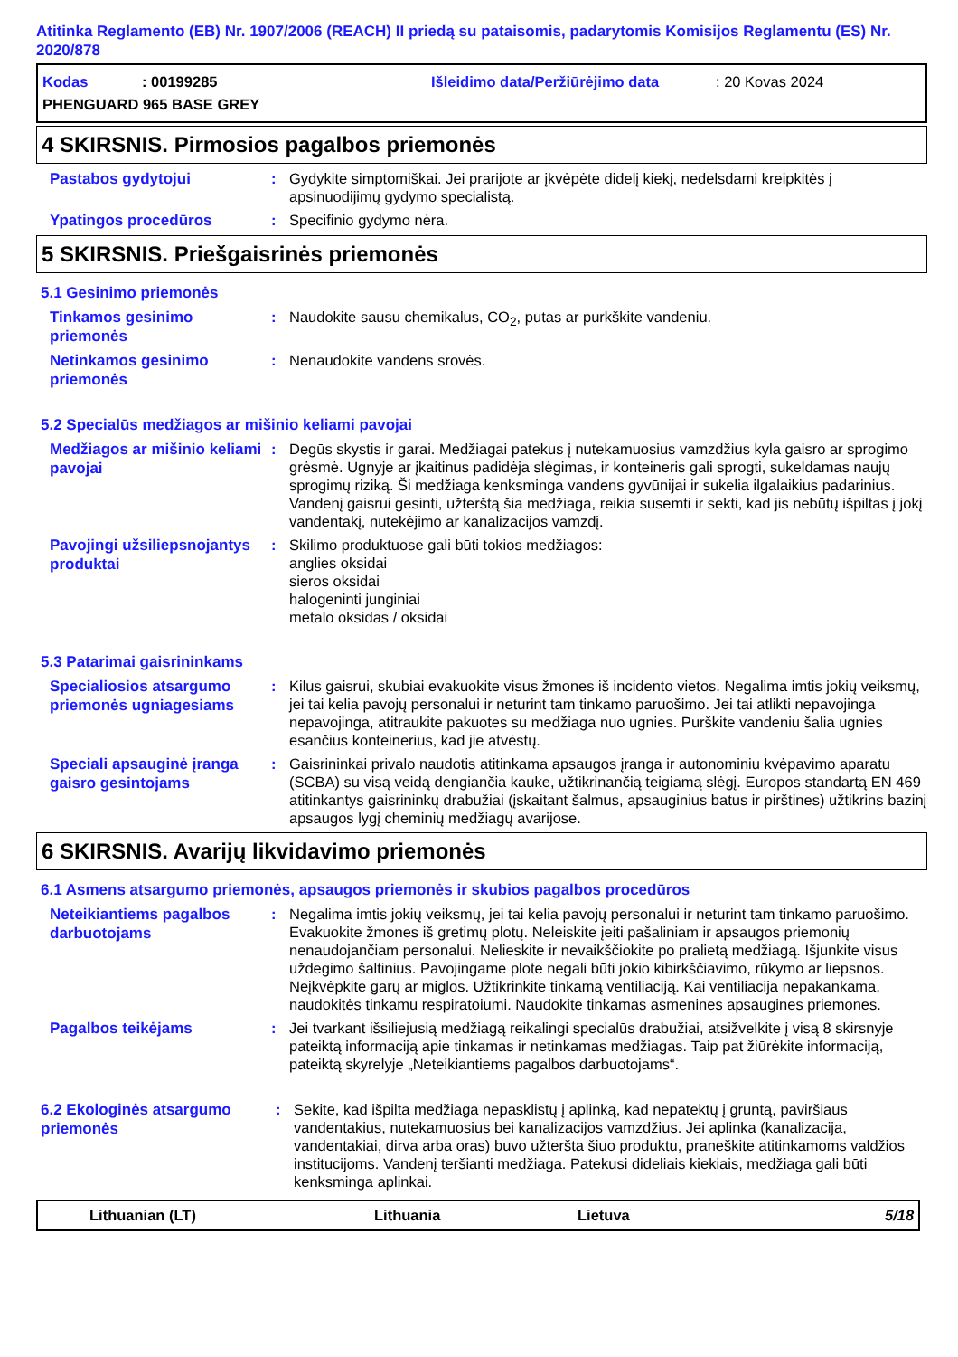Atitinka Reglamento (EB) Nr. 1907/2006 (REACH) II priedą su pataisomis, padarytomis Komisijos Reglamentu (ES) Nr. 2020/878
Kodas: 00199285 Išleidimo data/Peržiūrėjimo data: 20 Kovas 2024
PHENGUARD 965 BASE GREY
4 SKIRSNIS. Pirmosios pagalbos priemonės
Pastabos gydytojui
: Gydykite simptomiškai. Jei prarijote ar įkvėpėte didelį kiekį, nedelsdami kreipkitės į apsinuodijimų gydymo specialistą.
Ypatingos procedūros
: Specifinio gydymo nėra.
5 SKIRSNIS. Priešgaisrinės priemonės
5.1 Gesinimo priemonės
Tinkamos gesinimo priemonės
: Naudokite sausu chemikalus, CO<sub>2</sub>, putas ar purkškite vandeniu.
Netinkamos gesinimo priemonės
: Nenaudokite vandens srovės.
5.2 Specialūs medžiagos ar mišinio keliami pavojai
Medžiagos ar mišinio keliami pavojai
: Degūs skystis ir garai. Medžiagai patekus į nutekamuosius vamzdžius kyla gaisro ar sprogimo grėsmė. Ugnyje ar įkaitinus padidėja slėgimas, ir konteineris gali sprogti, sukeldamas naujų sprogimų riziką. Ši medžiaga kenksminga vandens gyvūnijai ir sukelia ilgalaikius padarinius. Vandenį gaisrui gesinti, užterštą šia medžiaga, reikia susemti ir sekti, kad jis nebūtų išpiltas į jokį vandentakį, nutekėjimo ar kanalizacijos vamzdį.
Pavojingi užsiliepsnojantys produktai
: Skilimo produktuose gali būti tokios medžiagos:
anglies oksidai
sieros oksidai
halogeninti junginiai
metalo oksidas / oksidai
5.3 Patarimai gaisrininkams
Specialiosios atsargumo priemonės ugniagesiams
: Kilus gaisrui, skubiai evakuokite visus žmones iš incidento vietos. Negalima imtis jokių veiksmų, jei tai kelia pavojų personalui ir neturint tam tinkamo paruošimo. Jei tai atlikti nepavojinga nepavojinga, atitraukite pakuotes su medžiaga nuo ugnies. Purškite vandeniu šalia ugnies esančius konteinerius, kad jie atvėstų.
Speciali apsauginė įranga gaisro gesintojams
: Gaisrininkai privalo naudotis atitinkama apsaugos įranga ir autonominiu kvėpavimo aparatu (SCBA) su visą veidą dengiančia kauke, užtikrinančią teigiamą slėgį. Europos standartą EN 469 atitinkantys gaisrininkų drabužiai (įskaitant šalmus, apsauginius batus ir pirštines) užtikrins bazinį apsaugos lygį cheminių medžiagų avarijose.
6 SKIRSNIS. Avarijų likvidavimo priemonės
6.1 Asmens atsargumo priemonės, apsaugos priemonės ir skubios pagalbos procedūros
Neteikiantiems pagalbos darbuotojams
: Negalima imtis jokių veiksmų, jei tai kelia pavojų personalui ir neturint tam tinkamo paruošimo. Evakuokite žmones iš gretimų plotų. Neleiskite įeiti pašaliniam ir apsaugos priemonių nenaudojančiam personalui. Nelieskite ir nevaikščiokite po pralietą medžiagą. Išjunkite visus uždegimo šaltinius. Pavojingame plote negali būti jokio kibirkščiavimo, rūkymo ar liepsnos. Neįkvėpkite garų ar miglos. Užtikrinkite tinkamą ventiliaciją. Kai ventiliacija nepakankama, naudokitės tinkamu respiratoiumi. Naudokite tinkamas asmenines apsaugines priemones.
Pagalbos teikėjams
: Jei tvarkant išsiliejusią medžiagą reikalingi specialūs drabužiai, atsižvelkite į visą 8 skirsnyje pateiktą informaciją apie tinkamas ir netinkamas medžiagas. Taip pat žiūrėkite informaciją, pateiktą skyrelyje „Neteikiantiems pagalbos darbuotojams“.
6.2 Ekologinės atsargumo priemonės
: Sekite, kad išpilta medžiaga nepasklistų į aplinką, kad nepatektų į gruntą, paviršiaus vandentakius, nutekamuosius bei kanalizacijos vamzdžius. Jei aplinka (kanalizacija, vandentakiai, dirva arba oras) buvo užteršta šiuo produktu, praneškite atitinkamoms valdžios institucijoms. Vandenį teršianti medžiaga. Patekusi dideliais kiekiais, medžiaga gali būti kenksminga aplinkai.
Lithuanian (LT) Lithuania Lietuva 5/18